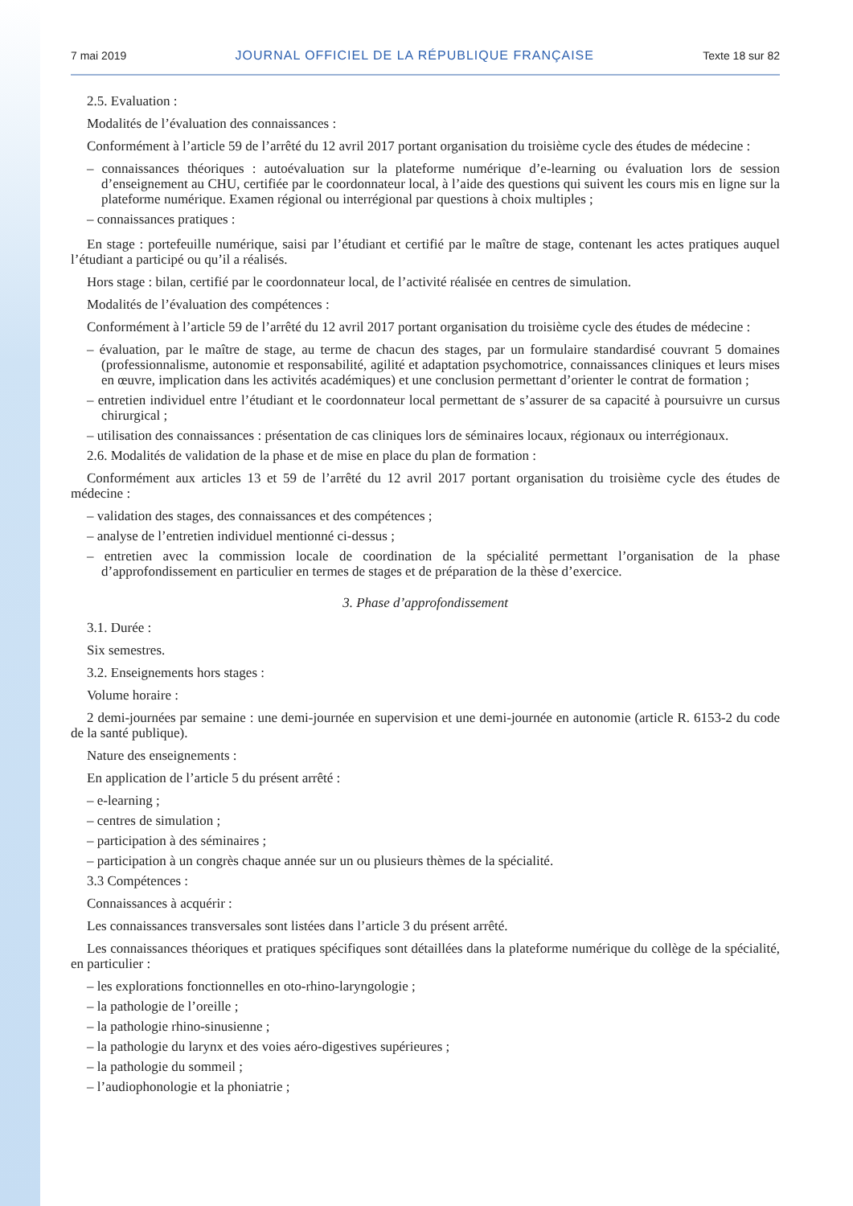7 mai 2019 JOURNAL OFFICIEL DE LA RÉPUBLIQUE FRANÇAISE Texte 18 sur 82
2.5. Evaluation :
Modalités de l’évaluation des connaissances :
Conformément à l’article 59 de l’arrêté du 12 avril 2017 portant organisation du troisième cycle des études de médecine :
– connaissances théoriques : autoévaluation sur la plateforme numérique d’e-learning ou évaluation lors de session d’enseignement au CHU, certifiée par le coordonnateur local, à l’aide des questions qui suivent les cours mis en ligne sur la plateforme numérique. Examen régional ou interrégional par questions à choix multiples ;
– connaissances pratiques :
En stage : portefeuille numérique, saisi par l’étudiant et certifié par le maître de stage, contenant les actes pratiques auquel l’étudiant a participé ou qu’il a réalisés.
Hors stage : bilan, certifié par le coordonnateur local, de l’activité réalisée en centres de simulation.
Modalités de l’évaluation des compétences :
Conformément à l’article 59 de l’arrêté du 12 avril 2017 portant organisation du troisième cycle des études de médecine :
– évaluation, par le maître de stage, au terme de chacun des stages, par un formulaire standardisé couvrant 5 domaines (professionnalisme, autonomie et responsabilité, agilité et adaptation psychomotrice, connaissances cliniques et leurs mises en œuvre, implication dans les activités académiques) et une conclusion permettant d’orienter le contrat de formation ;
– entretien individuel entre l’étudiant et le coordonnateur local permettant de s’assurer de sa capacité à poursuivre un cursus chirurgical ;
– utilisation des connaissances : présentation de cas cliniques lors de séminaires locaux, régionaux ou interrégionaux.
2.6. Modalités de validation de la phase et de mise en place du plan de formation :
Conformément aux articles 13 et 59 de l’arrêté du 12 avril 2017 portant organisation du troisième cycle des études de médecine :
– validation des stages, des connaissances et des compétences ;
– analyse de l’entretien individuel mentionné ci-dessus ;
– entretien avec la commission locale de coordination de la spécialité permettant l’organisation de la phase d’approfondissement en particulier en termes de stages et de préparation de la thèse d’exercice.
3. Phase d’approfondissement
3.1. Durée :
Six semestres.
3.2. Enseignements hors stages :
Volume horaire :
2 demi-journées par semaine : une demi-journée en supervision et une demi-journée en autonomie (article R. 6153-2 du code de la santé publique).
Nature des enseignements :
En application de l’article 5 du présent arrêté :
– e-learning ;
– centres de simulation ;
– participation à des séminaires ;
– participation à un congrès chaque année sur un ou plusieurs thèmes de la spécialité.
3.3 Compétences :
Connaissances à acquérir :
Les connaissances transversales sont listées dans l’article 3 du présent arrêté.
Les connaissances théoriques et pratiques spécifiques sont détaillées dans la plateforme numérique du collège de la spécialité, en particulier :
– les explorations fonctionnelles en oto-rhino-laryngologie ;
– la pathologie de l’oreille ;
– la pathologie rhino-sinusienne ;
– la pathologie du larynx et des voies aéro-digestives supérieures ;
– la pathologie du sommeil ;
– l’audiophonologie et la phoniatrie ;